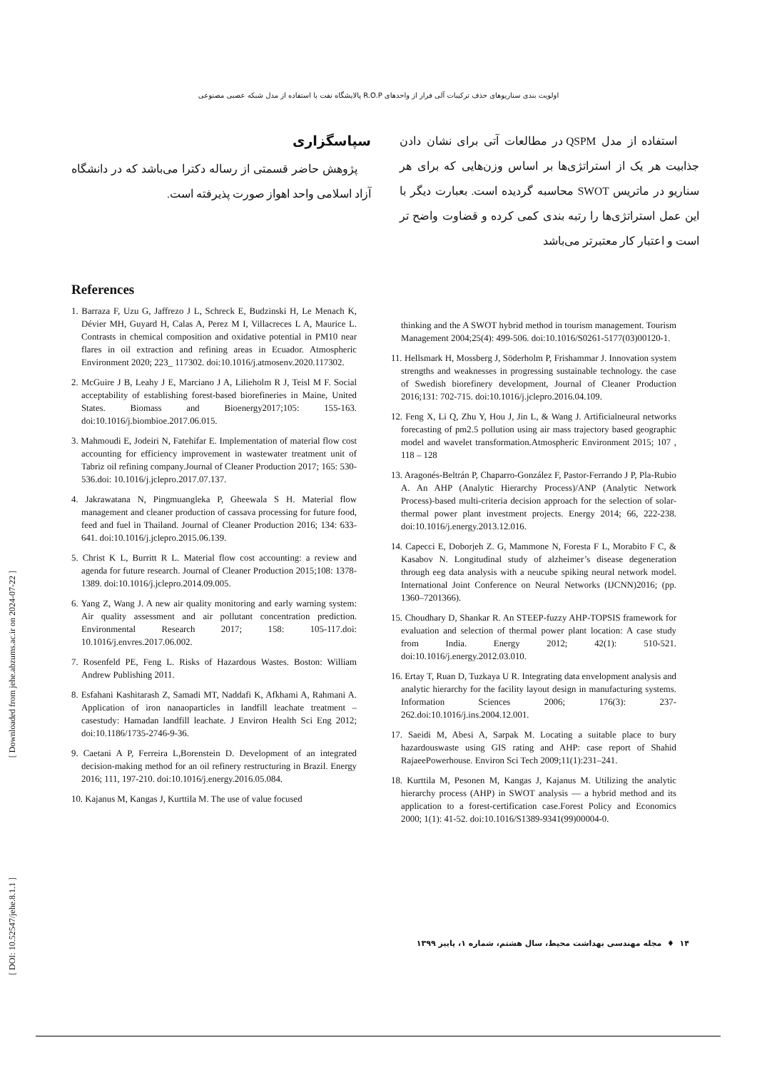اولویت بندی سناریوهای حذف ترکیبات آلی فرار از واحدهای R.O.P پالایشگاه نفت با استفاده از مدل شبکه عصبی مصنوعی
استفاده از مدل QSPM در مطالعات آتی برای نشان دادن جذابیت هر یک از استراتژی‌ها بر اساس وزن‌هایی که برای هر سناریو در ماتریس SWOT محاسبه گردیده است. بعبارت دیگر با این عمل استراتژی‌ها را رتبه بندی کمی کرده و قضاوت واضح تر است و اعتبار کار معتبرتر می‌باشد
سپاسگزاری
پژوهش حاضر قسمتی از رساله دکترا می‌باشد که در دانشگاه آزاد اسلامی واحد اهواز صورت پذیرفته است.
References
1. Barraza F, Uzu G, Jaffrezo J L, Schreck E, Budzinski H, Le Menach K, Dévier MH, Guyard H, Calas A, Perez M I, Villacreces L A, Maurice L. Contrasts in chemical composition and oxidative potential in PM10 near flares in oil extraction and refining areas in Ecuador. Atmospheric Environment 2020; 223_ 117302. doi:10.1016/j.atmosenv.2020.117302.
2. McGuire J B, Leahy J E, Marciano J A, Lilieholm R J, Teisl M F. Social acceptability of establishing forest-based biorefineries in Maine, United States. Biomass and Bioenergy2017;105: 155-163. doi:10.1016/j.biombioe.2017.06.015.
3. Mahmoudi E, Jodeiri N, Fatehifar E. Implementation of material flow cost accounting for efficiency improvement in wastewater treatment unit of Tabriz oil refining company.Journal of Cleaner Production 2017; 165: 530-536.doi: 10.1016/j.jclepro.2017.07.137.
4. Jakrawatana N, Pingmuangleka P, Gheewala S H. Material flow management and cleaner production of cassava processing for future food, feed and fuel in Thailand. Journal of Cleaner Production 2016; 134: 633-641. doi:10.1016/j.jclepro.2015.06.139.
5. Christ K L, Burritt R L. Material flow cost accounting: a review and agenda for future research. Journal of Cleaner Production 2015;108: 1378-1389. doi:10.1016/j.jclepro.2014.09.005.
6. Yang Z, Wang J. A new air quality monitoring and early warning system: Air quality assessment and air pollutant concentration prediction. Environmental Research 2017; 158: 105-117.doi: 10.1016/j.envres.2017.06.002.
7. Rosenfeld PE, Feng L. Risks of Hazardous Wastes. Boston: William Andrew Publishing 2011.
8. Esfahani Kashitarash Z, Samadi MT, Naddafi K, Afkhami A, Rahmani A. Application of iron nanaoparticles in landfill leachate treatment – casestudy: Hamadan landfill leachate. J Environ Health Sci Eng 2012; doi:10.1186/1735-2746-9-36.
9. Caetani A P, Ferreira L,Borenstein D. Development of an integrated decision-making method for an oil refinery restructuring in Brazil. Energy 2016; 111, 197-210. doi:10.1016/j.energy.2016.05.084.
10. Kajanus M, Kangas J, Kurttila M. The use of value focused
thinking and the A SWOT hybrid method in tourism management. Tourism Management 2004;25(4): 499-506. doi:10.1016/S0261-5177(03)00120-1.
11. Hellsmark H, Mossberg J, Söderholm P, Frishammar J. Innovation system strengths and weaknesses in progressing sustainable technology. the case of Swedish biorefinery development, Journal of Cleaner Production 2016;131: 702-715. doi:10.1016/j.jclepro.2016.04.109.
12. Feng X, Li Q, Zhu Y, Hou J, Jin L, & Wang J. Artificialneural networks forecasting of pm2.5 pollution using air mass trajectory based geographic model and wavelet transformation.Atmospheric Environment 2015; 107 , 118 – 128
13. Aragonés-Beltrán P, Chaparro-González F, Pastor-Ferrando J P, Pla-Rubio A. An AHP (Analytic Hierarchy Process)/ANP (Analytic Network Process)-based multi-criteria decision approach for the selection of solar-thermal power plant investment projects. Energy 2014; 66, 222-238. doi:10.1016/j.energy.2013.12.016.
14. Capecci E, Doborjeh Z. G, Mammone N, Foresta F L, Morabito F C, & Kasabov N. Longitudinal study of alzheimer’s disease degeneration through eeg data analysis with a neucube spiking neural network model. International Joint Conference on Neural Networks (IJCNN)2016; (pp. 1360–7201366).
15. Choudhary D, Shankar R. An STEEP-fuzzy AHP-TOPSIS framework for evaluation and selection of thermal power plant location: A case study from India. Energy 2012; 42(1): 510-521. doi:10.1016/j.energy.2012.03.010.
16. Ertay T, Ruan D, Tuzkaya U R. Integrating data envelopment analysis and analytic hierarchy for the facility layout design in manufacturing systems. Information Sciences 2006; 176(3): 237-262.doi:10.1016/j.ins.2004.12.001.
17. Saeidi M, Abesi A, Sarpak M. Locating a suitable place to bury hazardouswaste using GIS rating and AHP: case report of Shahid RajaeePowerhouse. Environ Sci Tech 2009;11(1):231–241.
18. Kurttila M, Pesonen M, Kangas J, Kajanus M. Utilizing the analytic hierarchy process (AHP) in SWOT analysis — a hybrid method and its application to a forest-certification case.Forest Policy and Economics 2000; 1(1): 41-52. doi:10.1016/S1389-9341(99)00004-0.
۱۴ ♦ مجله مهندسی بهداشت محیط، سال هشتم، شماره ۱، پاییز ۱۳۹۹
[ Downloaded from jehe.abzums.ac.ir on 2024-07-22 ]
[ DOI: 10.52547/jehe.8.1.1 ]